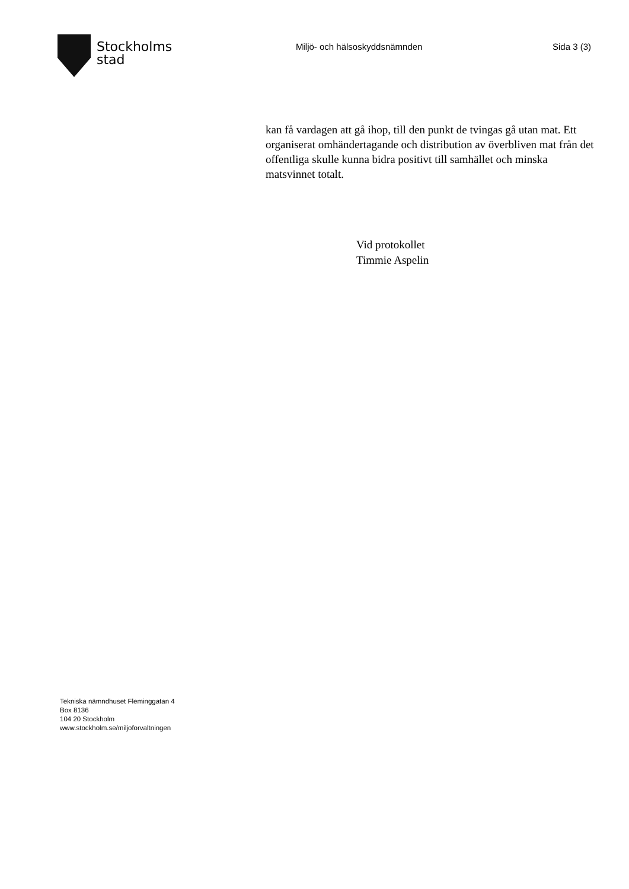Stockholms
stad
Miljö- och hälsoskyddsnämnden Sida 3 (3)
kan få vardagen att gå ihop, till den punkt de tvingas gå utan mat. Ett organiserat omhändertagande och distribution av överbliven mat från det offentliga skulle kunna bidra positivt till samhället och minska matsvinnet totalt.
Vid protokollet
Timmie Aspelin
Tekniska nämndhuset Fleminggatan 4
Box 8136
104 20 Stockholm
www.stockholm.se/miljoforvaltningen